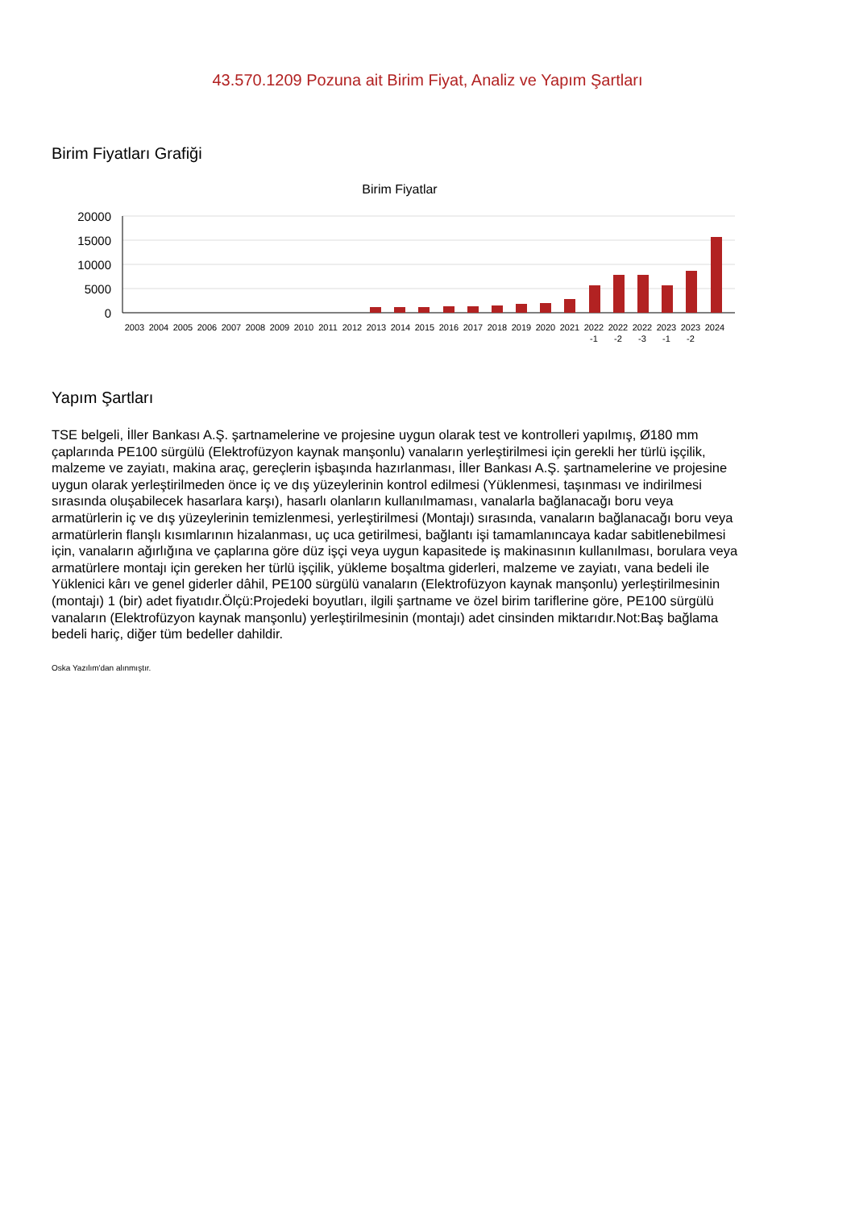43.570.1209 Pozuna ait Birim Fiyat, Analiz ve Yapım Şartları
Birim Fiyatları Grafiği
Birim Fiyatlar
20000
15000
10000
5000
0
2003
2004
2005
2006
2007
2008
2009
2010
2011
2012
2013
2014
2015
2016
2017
2018
2019
2020
2021
2022
-1
2022
-2
2022
-3
2023
-1
2023
-2
2024
Yapım Şartları
TSE belgeli, İller Bankası A.Ş. şartnamelerine ve projesine uygun olarak test ve kontrolleri yapılmış, Ø180 mm çaplarında PE100 sürgülü (Elektrofüzyon kaynak manşonlu) vanaların yerleştirilmesi için gerekli her türlü işçilik, malzeme ve zayiatı, makina araç, gereçlerin işbaşında hazırlanması, İller Bankası A.Ş. şartnamelerine ve projesine uygun olarak yerleştirilmeden önce iç ve dış yüzeylerinin kontrol edilmesi (Yüklenmesi, taşınması ve indirilmesi sırasında oluşabilecek hasarlara karşı), hasarlı olanların kullanılmaması, vanalarla bağlanacağı boru veya armatürlerin iç ve dış yüzeylerinin temizlenmesi, yerleştirilmesi (Montajı) sırasında, vanaların bağlanacağı boru veya armatürlerin flanşlı kısımlarının hizalanması, uç uca getirilmesi, bağlantı işi tamamlanıncaya kadar sabitlenebilmesi için, vanaların ağırlığına ve çaplarına göre düz işçi veya uygun kapasitede iş makinasının kullanılması, borulara veya armatürlere montajı için gereken her türlü işçilik, yükleme boşaltma giderleri, malzeme ve zayiatı, vana bedeli ile Yüklenici kârı ve genel giderler dâhil, PE100 sürgülü vanaların (Elektrofüzyon kaynak manşonlu) yerleştirilmesinin (montajı) 1 (bir) adet fiyatıdır.Ölçü:Projedeki boyutları, ilgili şartname ve özel birim tariflerine göre, PE100 sürgülü vanaların (Elektrofüzyon kaynak manşonlu) yerleştirilmesinin (montajı) adet cinsinden miktarıdır.Not:Baş bağlama bedeli hariç, diğer tüm bedeller dahildir.
Oska Yazılım'dan alınmıştır.